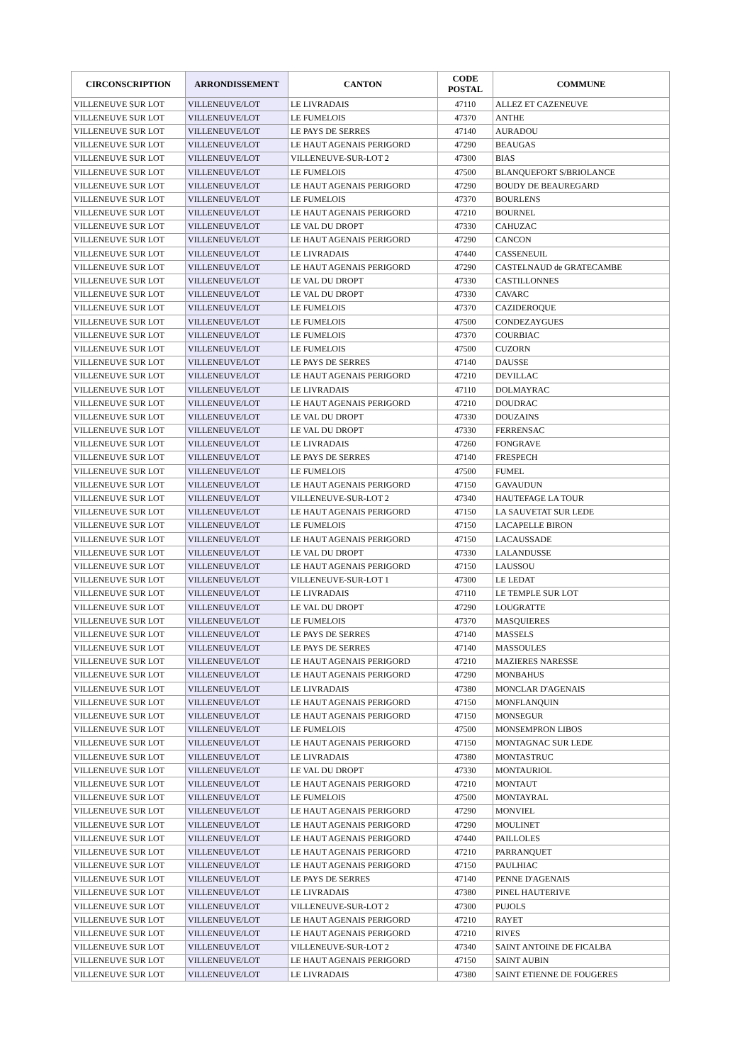| CIRCONSCRIPTION | ARRONDISSEMENT | CANTON | CODE POSTAL | COMMUNE |
| --- | --- | --- | --- | --- |
| VILLENEUVE SUR LOT | VILLENEUVE/LOT | LE LIVRADAIS | 47110 | ALLEZ ET CAZENEUVE |
| VILLENEUVE SUR LOT | VILLENEUVE/LOT | LE FUMELOIS | 47370 | ANTHE |
| VILLENEUVE SUR LOT | VILLENEUVE/LOT | LE PAYS DE SERRES | 47140 | AURADOU |
| VILLENEUVE SUR LOT | VILLENEUVE/LOT | LE HAUT AGENAIS PERIGORD | 47290 | BEAUGAS |
| VILLENEUVE SUR LOT | VILLENEUVE/LOT | VILLENEUVE-SUR-LOT 2 | 47300 | BIAS |
| VILLENEUVE SUR LOT | VILLENEUVE/LOT | LE FUMELOIS | 47500 | BLANQUEFORT S/BRIOLANCE |
| VILLENEUVE SUR LOT | VILLENEUVE/LOT | LE HAUT AGENAIS PERIGORD | 47290 | BOUDY DE BEAUREGARD |
| VILLENEUVE SUR LOT | VILLENEUVE/LOT | LE FUMELOIS | 47370 | BOURLENS |
| VILLENEUVE SUR LOT | VILLENEUVE/LOT | LE HAUT AGENAIS PERIGORD | 47210 | BOURNEL |
| VILLENEUVE SUR LOT | VILLENEUVE/LOT | LE VAL DU DROPT | 47330 | CAHUZAC |
| VILLENEUVE SUR LOT | VILLENEUVE/LOT | LE HAUT AGENAIS PERIGORD | 47290 | CANCON |
| VILLENEUVE SUR LOT | VILLENEUVE/LOT | LE LIVRADAIS | 47440 | CASSENEUIL |
| VILLENEUVE SUR LOT | VILLENEUVE/LOT | LE HAUT AGENAIS PERIGORD | 47290 | CASTELNAUD de GRATECAMBE |
| VILLENEUVE SUR LOT | VILLENEUVE/LOT | LE VAL DU DROPT | 47330 | CASTILLONNES |
| VILLENEUVE SUR LOT | VILLENEUVE/LOT | LE VAL DU DROPT | 47330 | CAVARC |
| VILLENEUVE SUR LOT | VILLENEUVE/LOT | LE FUMELOIS | 47370 | CAZIDEROQUE |
| VILLENEUVE SUR LOT | VILLENEUVE/LOT | LE FUMELOIS | 47500 | CONDEZAYGUES |
| VILLENEUVE SUR LOT | VILLENEUVE/LOT | LE FUMELOIS | 47370 | COURBIAC |
| VILLENEUVE SUR LOT | VILLENEUVE/LOT | LE FUMELOIS | 47500 | CUZORN |
| VILLENEUVE SUR LOT | VILLENEUVE/LOT | LE PAYS DE SERRES | 47140 | DAUSSE |
| VILLENEUVE SUR LOT | VILLENEUVE/LOT | LE HAUT AGENAIS PERIGORD | 47210 | DEVILLAC |
| VILLENEUVE SUR LOT | VILLENEUVE/LOT | LE LIVRADAIS | 47110 | DOLMAYRAC |
| VILLENEUVE SUR LOT | VILLENEUVE/LOT | LE HAUT AGENAIS PERIGORD | 47210 | DOUDRAC |
| VILLENEUVE SUR LOT | VILLENEUVE/LOT | LE VAL DU DROPT | 47330 | DOUZAINS |
| VILLENEUVE SUR LOT | VILLENEUVE/LOT | LE VAL DU DROPT | 47330 | FERRENSAC |
| VILLENEUVE SUR LOT | VILLENEUVE/LOT | LE LIVRADAIS | 47260 | FONGRAVE |
| VILLENEUVE SUR LOT | VILLENEUVE/LOT | LE PAYS DE SERRES | 47140 | FRESPECH |
| VILLENEUVE SUR LOT | VILLENEUVE/LOT | LE FUMELOIS | 47500 | FUMEL |
| VILLENEUVE SUR LOT | VILLENEUVE/LOT | LE HAUT AGENAIS PERIGORD | 47150 | GAVAUDUN |
| VILLENEUVE SUR LOT | VILLENEUVE/LOT | VILLENEUVE-SUR-LOT 2 | 47340 | HAUTEFAGE LA TOUR |
| VILLENEUVE SUR LOT | VILLENEUVE/LOT | LE HAUT AGENAIS PERIGORD | 47150 | LA SAUVETAT SUR LEDE |
| VILLENEUVE SUR LOT | VILLENEUVE/LOT | LE FUMELOIS | 47150 | LACAPELLE BIRON |
| VILLENEUVE SUR LOT | VILLENEUVE/LOT | LE HAUT AGENAIS PERIGORD | 47150 | LACAUSSADE |
| VILLENEUVE SUR LOT | VILLENEUVE/LOT | LE VAL DU DROPT | 47330 | LALANDUSSE |
| VILLENEUVE SUR LOT | VILLENEUVE/LOT | LE HAUT AGENAIS PERIGORD | 47150 | LAUSSOU |
| VILLENEUVE SUR LOT | VILLENEUVE/LOT | VILLENEUVE-SUR-LOT 1 | 47300 | LE LEDAT |
| VILLENEUVE SUR LOT | VILLENEUVE/LOT | LE LIVRADAIS | 47110 | LE TEMPLE SUR LOT |
| VILLENEUVE SUR LOT | VILLENEUVE/LOT | LE VAL DU DROPT | 47290 | LOUGRATTE |
| VILLENEUVE SUR LOT | VILLENEUVE/LOT | LE FUMELOIS | 47370 | MASQUIERES |
| VILLENEUVE SUR LOT | VILLENEUVE/LOT | LE PAYS DE SERRES | 47140 | MASSELS |
| VILLENEUVE SUR LOT | VILLENEUVE/LOT | LE PAYS DE SERRES | 47140 | MASSOULES |
| VILLENEUVE SUR LOT | VILLENEUVE/LOT | LE HAUT AGENAIS PERIGORD | 47210 | MAZIERES NARESSE |
| VILLENEUVE SUR LOT | VILLENEUVE/LOT | LE HAUT AGENAIS PERIGORD | 47290 | MONBAHUS |
| VILLENEUVE SUR LOT | VILLENEUVE/LOT | LE LIVRADAIS | 47380 | MONCLAR D'AGENAIS |
| VILLENEUVE SUR LOT | VILLENEUVE/LOT | LE HAUT AGENAIS PERIGORD | 47150 | MONFLANQUIN |
| VILLENEUVE SUR LOT | VILLENEUVE/LOT | LE HAUT AGENAIS PERIGORD | 47150 | MONSEGUR |
| VILLENEUVE SUR LOT | VILLENEUVE/LOT | LE FUMELOIS | 47500 | MONSEMPRON LIBOS |
| VILLENEUVE SUR LOT | VILLENEUVE/LOT | LE HAUT AGENAIS PERIGORD | 47150 | MONTAGNAC SUR LEDE |
| VILLENEUVE SUR LOT | VILLENEUVE/LOT | LE LIVRADAIS | 47380 | MONTASTRUC |
| VILLENEUVE SUR LOT | VILLENEUVE/LOT | LE VAL DU DROPT | 47330 | MONTAURIOL |
| VILLENEUVE SUR LOT | VILLENEUVE/LOT | LE HAUT AGENAIS PERIGORD | 47210 | MONTAUT |
| VILLENEUVE SUR LOT | VILLENEUVE/LOT | LE FUMELOIS | 47500 | MONTAYRAL |
| VILLENEUVE SUR LOT | VILLENEUVE/LOT | LE HAUT AGENAIS PERIGORD | 47290 | MONVIEL |
| VILLENEUVE SUR LOT | VILLENEUVE/LOT | LE HAUT AGENAIS PERIGORD | 47290 | MOULINET |
| VILLENEUVE SUR LOT | VILLENEUVE/LOT | LE HAUT AGENAIS PERIGORD | 47440 | PAILLOLES |
| VILLENEUVE SUR LOT | VILLENEUVE/LOT | LE HAUT AGENAIS PERIGORD | 47210 | PARRANQUET |
| VILLENEUVE SUR LOT | VILLENEUVE/LOT | LE HAUT AGENAIS PERIGORD | 47150 | PAULHIAC |
| VILLENEUVE SUR LOT | VILLENEUVE/LOT | LE PAYS DE SERRES | 47140 | PENNE D'AGENAIS |
| VILLENEUVE SUR LOT | VILLENEUVE/LOT | LE LIVRADAIS | 47380 | PINEL HAUTERIVE |
| VILLENEUVE SUR LOT | VILLENEUVE/LOT | VILLENEUVE-SUR-LOT 2 | 47300 | PUJOLS |
| VILLENEUVE SUR LOT | VILLENEUVE/LOT | LE HAUT AGENAIS PERIGORD | 47210 | RAYET |
| VILLENEUVE SUR LOT | VILLENEUVE/LOT | LE HAUT AGENAIS PERIGORD | 47210 | RIVES |
| VILLENEUVE SUR LOT | VILLENEUVE/LOT | VILLENEUVE-SUR-LOT 2 | 47340 | SAINT ANTOINE DE FICALBA |
| VILLENEUVE SUR LOT | VILLENEUVE/LOT | LE HAUT AGENAIS PERIGORD | 47150 | SAINT AUBIN |
| VILLENEUVE SUR LOT | VILLENEUVE/LOT | LE LIVRADAIS | 47380 | SAINT ETIENNE DE FOUGERES |